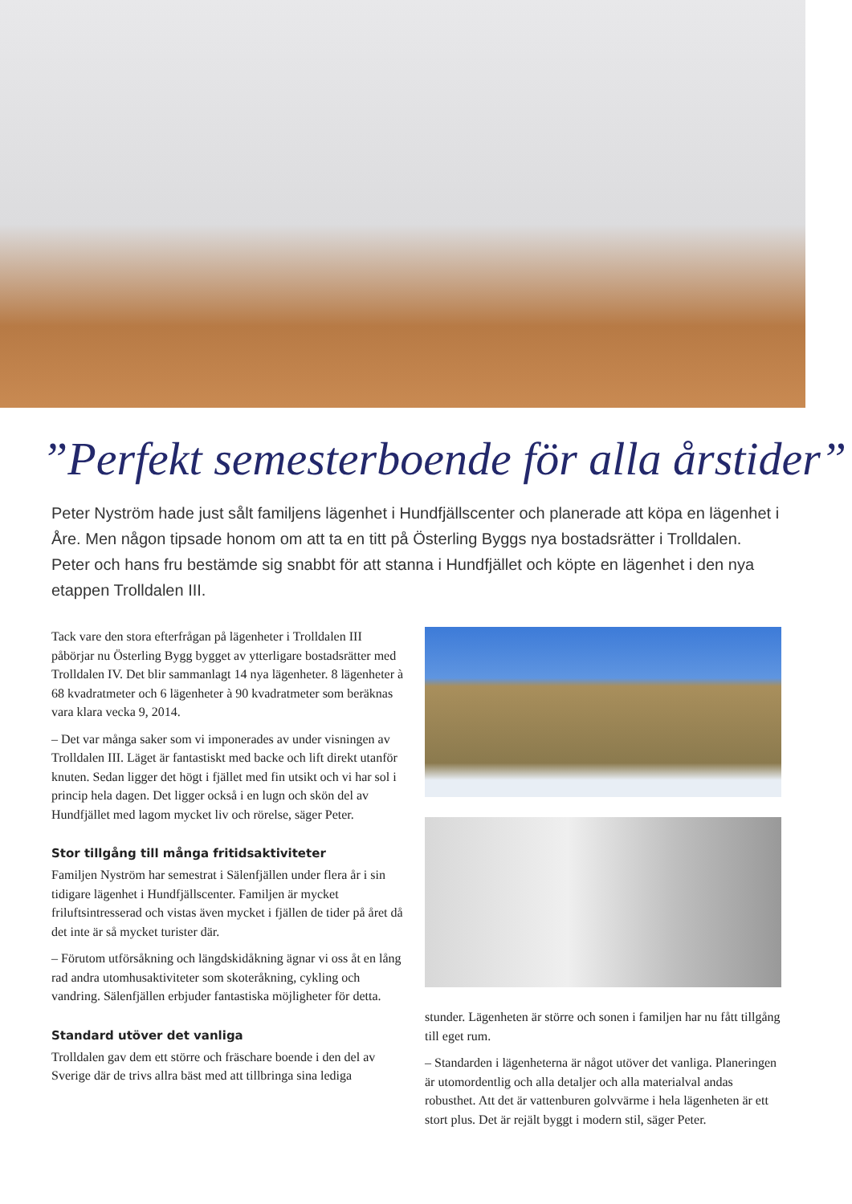”Perfekt semesterboende för alla årstider”
Peter Nyström hade just sålt familjens lägenhet i Hundfjällscenter och planerade att köpa en lägenhet i Åre. Men någon tipsade honom om att ta en titt på Österling Byggs nya bostadsrätter i Trolldalen. Peter och hans fru bestämde sig snabbt för att stanna i Hundfjället och köpte en lägenhet i den nya etappen Trolldalen III.
Tack vare den stora efterfrågan på lägenheter i Trolldalen III påbörjar nu Österling Bygg bygget av ytterligare bostadsrätter med Trolldalen IV. Det blir sammanlagt 14 nya lägenheter. 8 lägenheter à 68 kvadratmeter och 6 lägenheter à 90 kvadratmeter som beräknas vara klara vecka 9, 2014.
– Det var många saker som vi imponerades av under visningen av Trolldalen III. Läget är fantastiskt med backe och lift direkt utanför knuten. Sedan ligger det högt i fjället med fin utsikt och vi har sol i princip hela dagen. Det ligger också i en lugn och skön del av Hundfjället med lagom mycket liv och rörelse, säger Peter.
Stor tillgång till många fritidsaktiviteter
Familjen Nyström har semestrat i Sälenfjällen under flera år i sin tidigare lägenhet i Hundfjällscenter. Familjen är mycket friluftsintresserad och vistas även mycket i fjällen de tider på året då det inte är så mycket turister där.
– Förutom utförsåkning och längdskidåkning ägnar vi oss åt en lång rad andra utomhusaktiviteter som skoteråkning, cykling och vandring. Sälenfjällen erbjuder fantastiska möjligheter för detta.
Standard utöver det vanliga
Trolldalen gav dem ett större och fräschare boende i den del av Sverige där de trivs allra bäst med att tillbringa sina lediga
stunder. Lägenheten är större och sonen i familjen har nu fått tillgång till eget rum.
– Standarden i lägenheterna är något utöver det vanliga. Planeringen är utomordentlig och alla detaljer och alla materialval andas robusthet. Att det är vattenburen golvvärme i hela lägenheten är ett stort plus. Det är rejält byggt i modern stil, säger Peter.